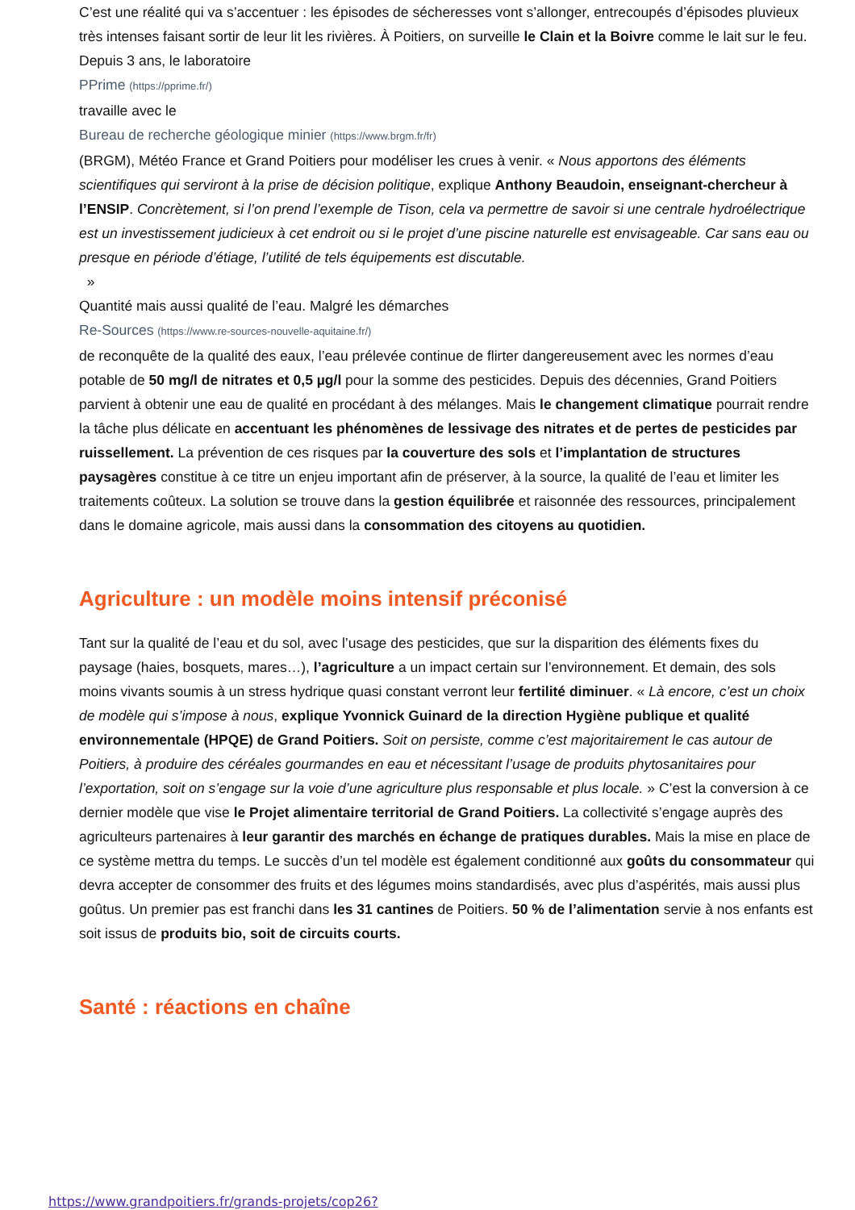C’est une réalité qui va s’accentuer : les épisodes de sécheresses vont s’allonger, entrecoupés d’épisodes pluvieux très intenses faisant sortir de leur lit les rivières. À Poitiers, on surveille le Clain et la Boivre comme le lait sur le feu. Depuis 3 ans, le laboratoire
PPrime (https://pprime.fr/)
travaille avec le
Bureau de recherche géologique minier (https://www.brgm.fr/fr)
(BRGM), Météo France et Grand Poitiers pour modéliser les crues à venir. « Nous apportons des éléments scientifiques qui serviront à la prise de décision politique, explique Anthony Beaudoin, enseignant-chercheur à l’ENSIP. Concrètement, si l’on prend l’exemple de Tison, cela va permettre de savoir si une centrale hydroélectrique est un investissement judicieux à cet endroit ou si le projet d’une piscine naturelle est envisageable. Car sans eau ou presque en période d’étiage, l’utilité de tels équipements est discutable.
»
Quantité mais aussi qualité de l’eau. Malgré les démarches
Re-Sources (https://www.re-sources-nouvelle-aquitaine.fr/)
de reconquête de la qualité des eaux, l’eau prélevée continue de flirter dangereusement avec les normes d’eau potable de 50 mg/l de nitrates et 0,5 µg/l pour la somme des pesticides. Depuis des décennies, Grand Poitiers parvient à obtenir une eau de qualité en procédant à des mélanges. Mais le changement climatique pourrait rendre la tâche plus délicate en accentuant les phénomènes de lessivage des nitrates et de pertes de pesticides par ruissellement. La prévention de ces risques par la couverture des sols et l’implantation de structures paysagères constitue à ce titre un enjeu important afin de préserver, à la source, la qualité de l’eau et limiter les traitements coûteux. La solution se trouve dans la gestion équilibrée et raisonnée des ressources, principalement dans le domaine agricole, mais aussi dans la consommation des citoyens au quotidien.
Agriculture : un modèle moins intensif préconisé
Tant sur la qualité de l’eau et du sol, avec l’usage des pesticides, que sur la disparition des éléments fixes du paysage (haies, bosquets, mares…), l’agriculture a un impact certain sur l’environnement. Et demain, des sols moins vivants soumis à un stress hydrique quasi constant verront leur fertilité diminuer. « Là encore, c’est un choix de modèle qui s’impose à nous, explique Yvonnick Guinard de la direction Hygiène publique et qualité environnementale (HPQE) de Grand Poitiers. Soit on persiste, comme c’est majoritairement le cas autour de Poitiers, à produire des céréales gourmandes en eau et nécessitant l’usage de produits phytosanitaires pour l’exportation, soit on s’engage sur la voie d’une agriculture plus responsable et plus locale. » C’est la conversion à ce dernier modèle que vise le Projet alimentaire territorial de Grand Poitiers. La collectivité s’engage auprès des agriculteurs partenaires à leur garantir des marchés en échange de pratiques durables. Mais la mise en place de ce système mettra du temps. Le succès d’un tel modèle est également conditionné aux goûts du consommateur qui devra accepter de consommer des fruits et des légumes moins standardisés, avec plus d’aspérités, mais aussi plus goûtus. Un premier pas est franchi dans les 31 cantines de Poitiers. 50 % de l’alimentation servie à nos enfants est soit issus de produits bio, soit de circuits courts.
Santé : réactions en chaîne
https://www.grandpoitiers.fr/grands-projets/cop26?